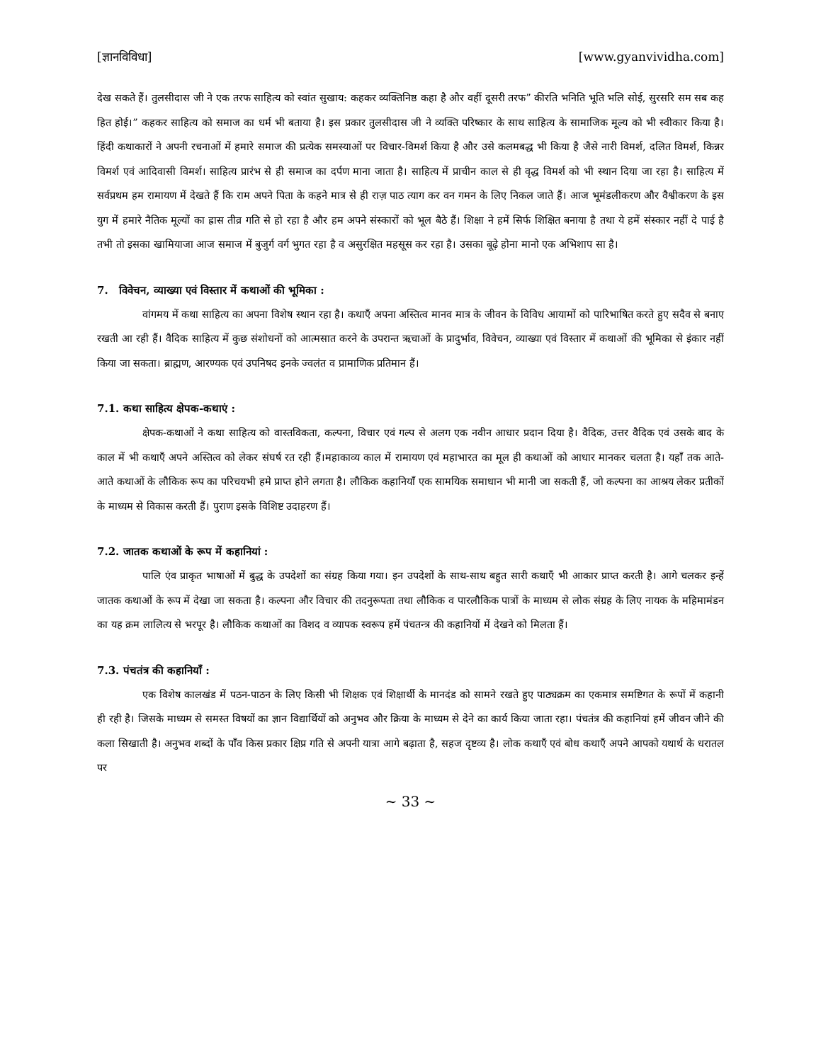[ज्ञानविविधा] [www.gyanvividha.com]
देख सकते हैं। तुलसीदास जी ने एक तरफ साहित्य को स्वांत सुखाय: कहकर व्यक्तिनिष्ठ कहा है और वहीं दूसरी तरफ” कीरति भनिति भूति भलि सोई, सुरसरि सम सब कह हित होई।” कहकर साहित्य को समाज का धर्म भी बताया है। इस प्रकार तुलसीदास जी ने व्यक्ति परिष्कार के साथ साहित्य के सामाजिक मूल्य को भी स्वीकार किया है। हिंदी कथाकारों ने अपनी रचनाओं में हमारे समाज की प्रत्येक समस्याओं पर विचार-विमर्श किया है और उसे कलमबद्ध भी किया है जैसे नारी विमर्श, दलित विमर्श, किन्नर विमर्श एवं आदिवासी विमर्श। साहित्य प्रारंभ से ही समाज का दर्पण माना जाता है। साहित्य में प्राचीन काल से ही वृद्ध विमर्श को भी स्थान दिया जा रहा है। साहित्य में सर्वप्रथम हम रामायण में देखते हैं कि राम अपने पिता के कहने मात्र से ही राज़ पाठ त्याग कर वन गमन के लिए निकल जाते हैं। आज भूमंडलीकरण और वैश्वीकरण के इस युग में हमारे नैतिक मूल्यों का ह्रास तीव्र गति से हो रहा है और हम अपने संस्कारों को भूल बैठे हैं। शिक्षा ने हमें सिर्फ शिक्षित बनाया है तथा ये हमें संस्कार नहीं दे पाई है तभी तो इसका खामियाजा आज समाज में बुजुर्ग वर्ग भुगत रहा है व असुरक्षित महसूस कर रहा है। उसका बूढ़े होना मानो एक अभिशाप सा है।
7. विवेचन, व्याख्या एवं विस्तार में कथाओं की भूमिका :
वांगमय में कथा साहित्य का अपना विशेष स्थान रहा है। कथाएँ अपना अस्तित्व मानव मात्र के जीवन के विविध आयामों को पारिभाषित करते हुए सदैव से बनाए रखती आ रही हैं। वैदिक साहित्य में कुछ संशोधनों को आत्मसात करने के उपरान्त ऋचाओं के प्रादुर्भाव, विवेचन, व्याख्या एवं विस्तार में कथाओं की भूमिका से इंकार नहीं किया जा सकता। ब्राह्मण, आरण्यक एवं उपनिषद इनके ज्वलंत व प्रामाणिक प्रतिमान हैं।
7.1. कथा साहित्य क्षेपक-कथाएं :
क्षेपक-कथाओं ने कथा साहित्य को वास्तविकता, कल्पना, विचार एवं गल्प से अलग एक नवीन आधार प्रदान दिया है। वैदिक, उत्तर वैदिक एवं उसके बाद के काल में भी कथाएँ अपने अस्तित्व को लेकर संघर्ष रत रही हैं।महाकाव्य काल में रामायण एवं महाभारत का मूल ही कथाओं को आधार मानकर चलता है। यहाँ तक आते-आते कथाओं के लौकिक रूप का परिचयभी हमे प्राप्त होने लगता है। लौकिक कहानियाँ एक सामयिक समाधान भी मानी जा सकती हैं, जो कल्पना का आश्रय लेकर प्रतीकों के माध्यम से विकास करती हैं। पुराण इसके विशिष्ट उदाहरण हैं।
7.2. जातक कथाओं के रूप में कहानियां :
पालि एंव प्राकृत भाषाओं में बुद्ध के उपदेशों का संग्रह किया गया। इन उपदेशों के साथ-साथ बहुत सारी कथाएँ भी आकार प्राप्त करती है। आगे चलकर इन्हें जातक कथाओं के रूप में देखा जा सकता है। कल्पना और विचार की तदनुरूपता तथा लौकिक व पारलौकिक पात्रों के माध्यम से लोक संग्रह के लिए नायक के महिमामंडन का यह क्रम लालित्य से भरपूर है। लौकिक कथाओं का विशद व व्यापक स्वरूप हमें पंचतन्त्र की कहानियों में देखने को मिलता हैं।
7.3. पंचतंत्र की कहानियाँ :
एक विशेष कालखंड में पठन-पाठन के लिए किसी भी शिक्षक एवं शिक्षार्थी के मानदंड को सामने रखते हुए पाठ्यक्रम का एकमात्र समष्टिगत के रूपों में कहानी ही रही है। जिसके माध्यम से समस्त विषयों का ज्ञान विद्यार्थियों को अनुभव और क्रिया के माध्यम से देने का कार्य किया जाता रहा। पंचतंत्र की कहानियां हमें जीवन जीने की कला सिखाती है। अनुभव शब्दों के पाँव किस प्रकार क्षिप्र गति से अपनी यात्रा आगे बढ़ाता है, सहज दृष्टव्य है। लोक कथाएँ एवं बोध कथाएँ अपने आपको यथार्थ के धरातल पर
~ 33 ~